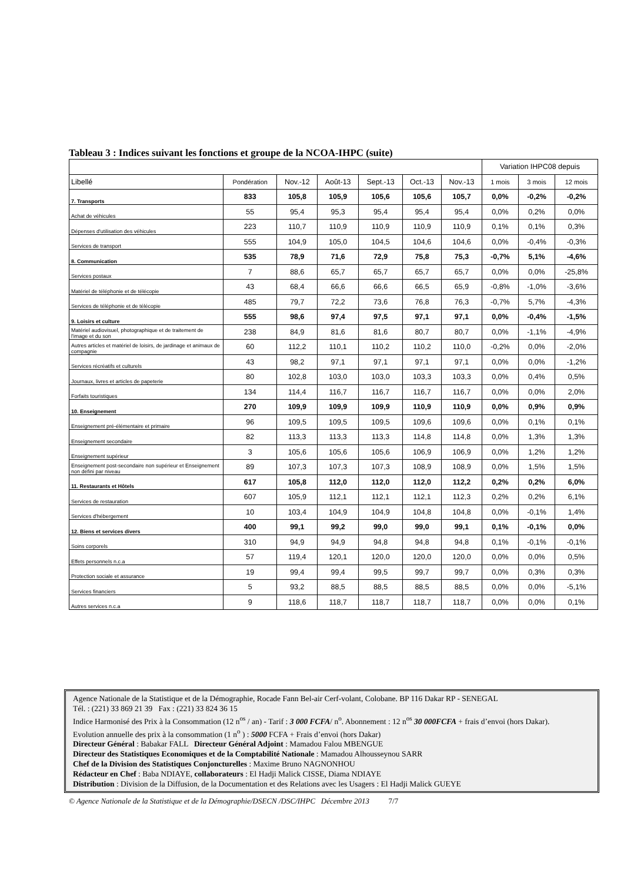Tableau 3 : Indices suivant les fonctions et groupe de la NCOA-IHPC (suite)
| | | | | | | | Variation IHPC08 depuis | | |
| --- | --- | --- | --- | --- | --- | --- | --- | --- | --- |
| Libellé | Pondération | Nov.-12 | Août-13 | Sept.-13 | Oct.-13 | Nov.-13 | 1 mois | 3 mois | 12 mois |
| 7. Transports | 833 | 105,8 | 105,9 | 105,6 | 105,6 | 105,7 | 0,0% | -0,2% | -0,2% |
| Achat de véhicules | 55 | 95,4 | 95,3 | 95,4 | 95,4 | 95,4 | 0,0% | 0,2% | 0,0% |
| Dépenses d'utilisation des véhicules | 223 | 110,7 | 110,9 | 110,9 | 110,9 | 110,9 | 0,1% | 0,1% | 0,3% |
| Services de transport | 555 | 104,9 | 105,0 | 104,5 | 104,6 | 104,6 | 0,0% | -0,4% | -0,3% |
| 8. Communication | 535 | 78,9 | 71,6 | 72,9 | 75,8 | 75,3 | -0,7% | 5,1% | -4,6% |
| Services postaux | 7 | 88,6 | 65,7 | 65,7 | 65,7 | 65,7 | 0,0% | 0,0% | -25,8% |
| Matériel de téléphonie et de télécopie | 43 | 68,4 | 66,6 | 66,6 | 66,5 | 65,9 | -0,8% | -1,0% | -3,6% |
| Services de téléphonie et de télécopie | 485 | 79,7 | 72,2 | 73,6 | 76,8 | 76,3 | -0,7% | 5,7% | -4,3% |
| 9. Loisirs et culture | 555 | 98,6 | 97,4 | 97,5 | 97,1 | 97,1 | 0,0% | -0,4% | -1,5% |
| Matériel audiovisuel, photographique et de traitement de l'image et du son | 238 | 84,9 | 81,6 | 81,6 | 80,7 | 80,7 | 0,0% | -1,1% | -4,9% |
| Autres articles et matériel de loisirs, de jardinage et animaux de compagnie | 60 | 112,2 | 110,1 | 110,2 | 110,2 | 110,0 | -0,2% | 0,0% | -2,0% |
| Services récréatifs et culturels | 43 | 98,2 | 97,1 | 97,1 | 97,1 | 97,1 | 0,0% | 0,0% | -1,2% |
| Journaux, livres et articles de papeterie | 80 | 102,8 | 103,0 | 103,0 | 103,3 | 103,3 | 0,0% | 0,4% | 0,5% |
| Forfaits touristiques | 134 | 114,4 | 116,7 | 116,7 | 116,7 | 116,7 | 0,0% | 0,0% | 2,0% |
| 10. Enseignement | 270 | 109,9 | 109,9 | 109,9 | 110,9 | 110,9 | 0,0% | 0,9% | 0,9% |
| Enseignement pré-élémentaire et primaire | 96 | 109,5 | 109,5 | 109,5 | 109,6 | 109,6 | 0,0% | 0,1% | 0,1% |
| Enseignement secondaire | 82 | 113,3 | 113,3 | 113,3 | 114,8 | 114,8 | 0,0% | 1,3% | 1,3% |
| Enseignement supérieur | 3 | 105,6 | 105,6 | 105,6 | 106,9 | 106,9 | 0,0% | 1,2% | 1,2% |
| Enseignement post-secondaire non supérieur et Enseignement non défini par niveau | 89 | 107,3 | 107,3 | 107,3 | 108,9 | 108,9 | 0,0% | 1,5% | 1,5% |
| 11. Restaurants et Hôtels | 617 | 105,8 | 112,0 | 112,0 | 112,0 | 112,2 | 0,2% | 0,2% | 6,0% |
| Services de restauration | 607 | 105,9 | 112,1 | 112,1 | 112,1 | 112,3 | 0,2% | 0,2% | 6,1% |
| Services d'hébergement | 10 | 103,4 | 104,9 | 104,9 | 104,8 | 104,8 | 0,0% | -0,1% | 1,4% |
| 12. Biens et services divers | 400 | 99,1 | 99,2 | 99,0 | 99,0 | 99,1 | 0,1% | -0,1% | 0,0% |
| Soins corporels | 310 | 94,9 | 94,9 | 94,8 | 94,8 | 94,8 | 0,1% | -0,1% | -0,1% |
| Effets personnels n.c.a | 57 | 119,4 | 120,1 | 120,0 | 120,0 | 120,0 | 0,0% | 0,0% | 0,5% |
| Protection sociale et assurance | 19 | 99,4 | 99,4 | 99,5 | 99,7 | 99,7 | 0,0% | 0,3% | 0,3% |
| Services financiers | 5 | 93,2 | 88,5 | 88,5 | 88,5 | 88,5 | 0,0% | 0,0% | -5,1% |
| Autres services n.c.a | 9 | 118,6 | 118,7 | 118,7 | 118,7 | 118,7 | 0,0% | 0,0% | 0,1% |
Agence Nationale de la Statistique et de la Démographie, Rocade Fann Bel-air Cerf-volant, Colobane. BP 116 Dakar RP - SENEGAL
Tél. : (221) 33 869 21 39 Fax : (221) 33 824 36 15
Indice Harmonisé des Prix à la Consommation (12 n<sup>os</sup> / an) - Tarif : 3 000 FCFA/ n<sup>o</sup>. Abonnement : 12 n<sup>os</sup> 30 000FCFA + frais d’envoi (hors Dakar).
Evolution annuelle des prix à la consommation (1 n<sup>o</sup> ) : 5000 FCFA + Frais d’envoi (hors Dakar)
Directeur Général : Babakar FALL Directeur Général Adjoint : Mamadou Falou MBENGUE
Directeur des Statistiques Economiques et de la Comptabilité Nationale : Mamadou Alhousseynou SARR
Chef de la Division des Statistiques Conjoncturelles : Maxime Bruno NAGNONHOU
Rédacteur en Chef : Baba NDIAYE, collaborateurs : El Hadji Malick CISSE, Diama NDIAYE
Distribution : Division de la Diffusion, de la Documentation et des Relations avec les Usagers : El Hadji Malick GUEYE
© Agence Nationale de la Statistique et de la Démographie/DSECN /DSC/IHPC Décembre 2013 7/7